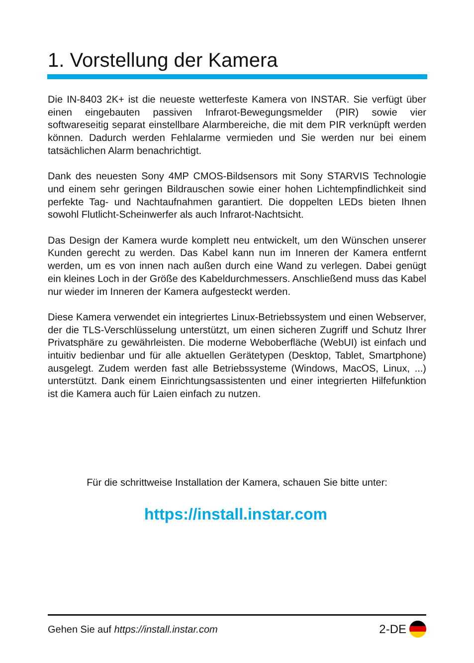1. Vorstellung der Kamera
Die IN-8403 2K+ ist die neueste wetterfeste Kamera von INSTAR. Sie verfügt über einen eingebauten passiven Infrarot-Bewegungsmelder (PIR) sowie vier softwareseitig separat einstellbare Alarmbereiche, die mit dem PIR verknüpft werden können. Dadurch werden Fehlalarme vermieden und Sie werden nur bei einem tatsächlichen Alarm benachrichtigt.
Dank des neuesten Sony 4MP CMOS-Bildsensors mit Sony STARVIS Technologie und einem sehr geringen Bildrauschen sowie einer hohen Lichtempfindlichkeit sind perfekte Tag- und Nachtaufnahmen garantiert. Die doppelten LEDs bieten Ihnen sowohl Flutlicht-Scheinwerfer als auch Infrarot-Nachtsicht.
Das Design der Kamera wurde komplett neu entwickelt, um den Wünschen unserer Kunden gerecht zu werden. Das Kabel kann nun im Inneren der Kamera entfernt werden, um es von innen nach außen durch eine Wand zu verlegen. Dabei genügt ein kleines Loch in der Größe des Kabeldurchmessers. Anschließend muss das Kabel nur wieder im Inneren der Kamera aufgesteckt werden.
Diese Kamera verwendet ein integriertes Linux-Betriebssystem und einen Webserver, der die TLS-Verschlüsselung unterstützt, um einen sicheren Zugriff und Schutz Ihrer Privatsphäre zu gewährleisten. Die moderne Weboberfläche (WebUI) ist einfach und intuitiv bedienbar und für alle aktuellen Gerätetypen (Desktop, Tablet, Smartphone) ausgelegt. Zudem werden fast alle Betriebssysteme (Windows, MacOS, Linux, ...) unterstützt. Dank einem Einrichtungsassistenten und einer integrierten Hilfefunktion ist die Kamera auch für Laien einfach zu nutzen.
Für die schrittweise Installation der Kamera, schauen Sie bitte unter:
https://install.instar.com
Gehen Sie auf https://install.instar.com 2-DE